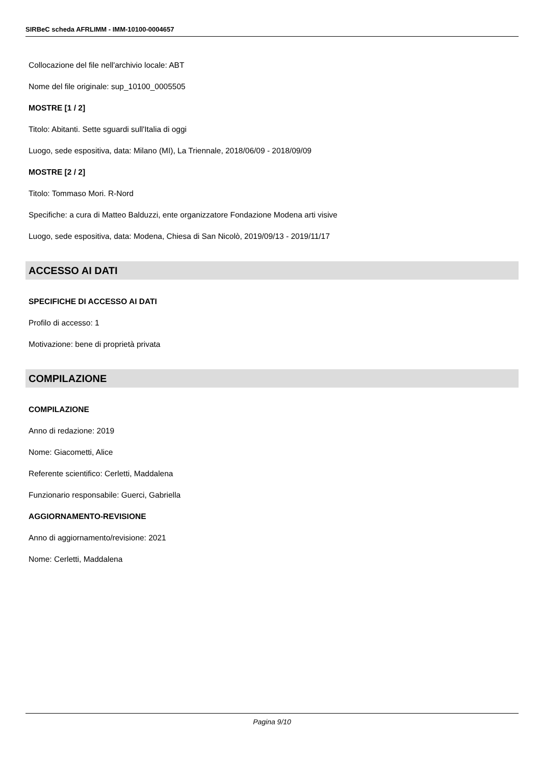SIRBeC scheda AFRLIMM - IMM-10100-0004657
Collocazione del file nell'archivio locale: ABT
Nome del file originale: sup_10100_0005505
MOSTRE [1 / 2]
Titolo: Abitanti. Sette sguardi sull'Italia di oggi
Luogo, sede espositiva, data: Milano (MI), La Triennale, 2018/06/09 - 2018/09/09
MOSTRE [2 / 2]
Titolo: Tommaso Mori. R-Nord
Specifiche: a cura di Matteo Balduzzi, ente organizzatore Fondazione Modena arti visive
Luogo, sede espositiva, data: Modena, Chiesa di San Nicolò, 2019/09/13 - 2019/11/17
ACCESSO AI DATI
SPECIFICHE DI ACCESSO AI DATI
Profilo di accesso: 1
Motivazione: bene di proprietà privata
COMPILAZIONE
COMPILAZIONE
Anno di redazione: 2019
Nome: Giacometti, Alice
Referente scientifico: Cerletti, Maddalena
Funzionario responsabile: Guerci, Gabriella
AGGIORNAMENTO-REVISIONE
Anno di aggiornamento/revisione: 2021
Nome: Cerletti, Maddalena
Pagina 9/10